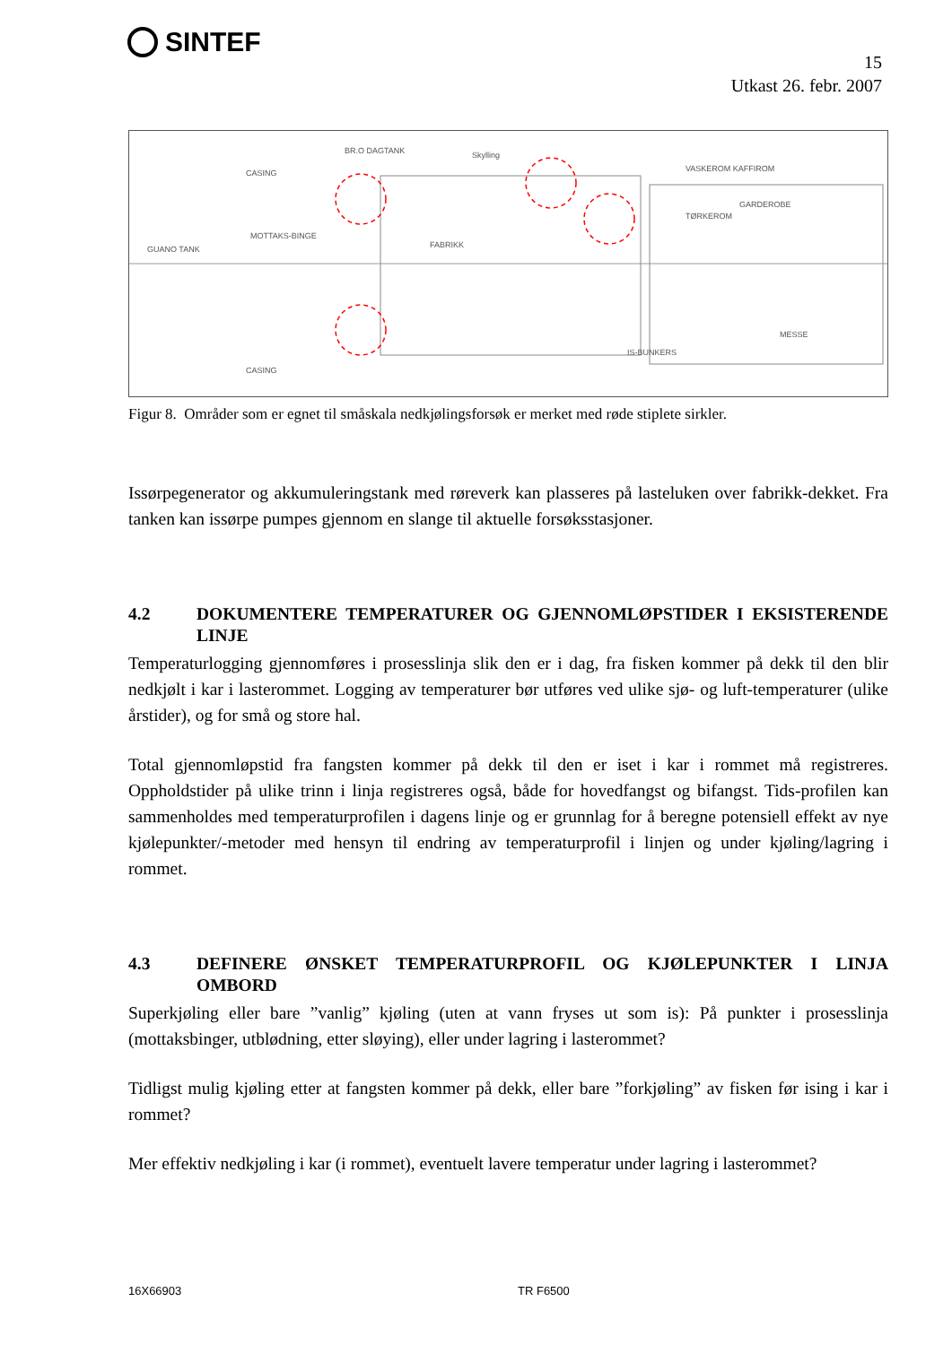SINTEF
15
Utkast 26. febr. 2007
CASING
CASING
MOTTAKS-BINGE
GUANO TANK
FABRIKK
IS-BUNKERS
TØRKEROM
VASKEROM KAFFIROM
MESSE
BR.O DAGTANK
Skylling
GARDEROBE
Figur 8. Områder som er egnet til småskala nedkjølingsforsøk er merket med røde stiplete sirkler.
Issørpegenerator og akkumuleringstank med røreverk kan plasseres på lasteluken over fabrikk-dekket. Fra tanken kan issørpe pumpes gjennom en slange til aktuelle forsøksstasjoner.
4.2 DOKUMENTERE TEMPERATURER OG GJENNOMLØPSTIDER I EKSISTERENDE LINJE
Temperaturlogging gjennomføres i prosesslinja slik den er i dag, fra fisken kommer på dekk til den blir nedkjølt i kar i lasterommet. Logging av temperaturer bør utføres ved ulike sjø- og luft-temperaturer (ulike årstider), og for små og store hal.
Total gjennomløpstid fra fangsten kommer på dekk til den er iset i kar i rommet må registreres. Oppholdstider på ulike trinn i linja registreres også, både for hovedfangst og bifangst. Tids-profilen kan sammenholdes med temperaturprofilen i dagens linje og er grunnlag for å beregne potensiell effekt av nye kjølepunkter/-metoder med hensyn til endring av temperaturprofil i linjen og under kjøling/lagring i rommet.
4.3 DEFINERE ØNSKET TEMPERATURPROFIL OG KJØLEPUNKTER I LINJA OMBORD
Superkjøling eller bare ”vanlig” kjøling (uten at vann fryses ut som is): På punkter i prosesslinja (mottaksbinger, utblødning, etter sløying), eller under lagring i lasterommet?
Tidligst mulig kjøling etter at fangsten kommer på dekk, eller bare ”forkjøling” av fisken før ising i kar i rommet?
Mer effektiv nedkjøling i kar (i rommet), eventuelt lavere temperatur under lagring i lasterommet?
16X66903 TR F6500